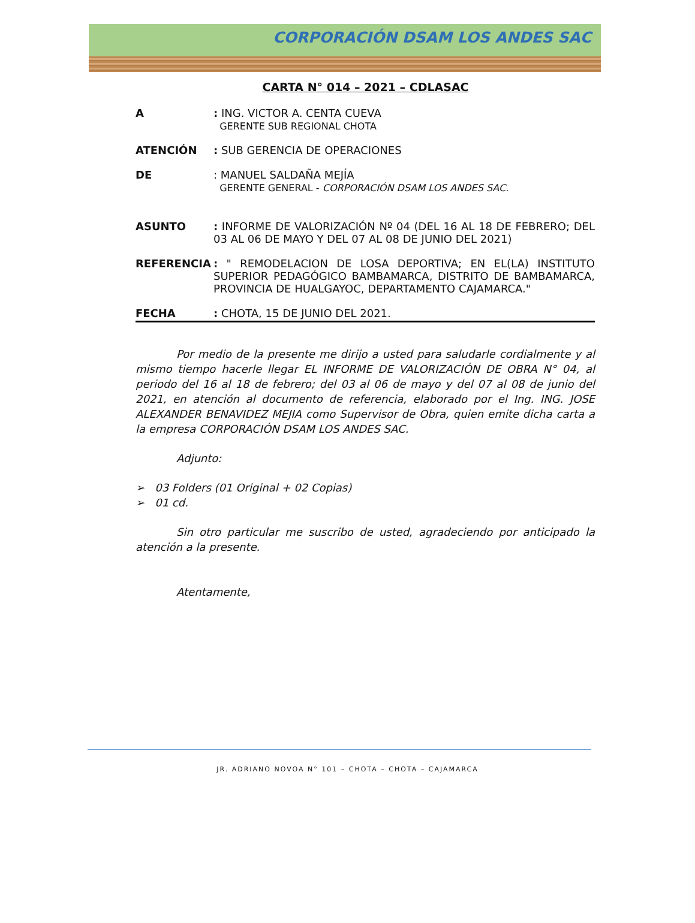CORPORACIÓN DSAM LOS ANDES SAC
CARTA N° 014 – 2021 – CDLASAC
A : ING. VICTOR A. CENTA CUEVA
GERENTE SUB REGIONAL CHOTA
ATENCIÓN : SUB GERENCIA DE OPERACIONES
DE : MANUEL SALDAÑA MEJÍA
GERENTE GENERAL - CORPORACIÓN DSAM LOS ANDES SAC.
ASUNTO : INFORME DE VALORIZACIÓN Nº 04 (DEL 16 AL 18 DE FEBRERO; DEL 03 AL 06 DE MAYO Y DEL 07 AL 08 DE JUNIO DEL 2021)
REFERENCIA : " REMODELACION DE LOSA DEPORTIVA; EN EL(LA) INSTITUTO SUPERIOR PEDAGÓGICO BAMBAMARCA, DISTRITO DE BAMBAMARCA, PROVINCIA DE HUALGAYOC, DEPARTAMENTO CAJAMARCA."
FECHA : CHOTA, 15 DE JUNIO DEL 2021.
Por medio de la presente me dirijo a usted para saludarle cordialmente y al mismo tiempo hacerle llegar EL INFORME DE VALORIZACIÓN DE OBRA N° 04, al periodo del 16 al 18 de febrero; del 03 al 06 de mayo y del 07 al 08 de junio del 2021, en atención al documento de referencia, elaborado por el Ing. ING. JOSE ALEXANDER BENAVIDEZ MEJIA como Supervisor de Obra, quien emite dicha carta a la empresa CORPORACIÓN DSAM LOS ANDES SAC.
Adjunto:
➢ 03 Folders (01 Original + 02 Copias)
➢ 01 cd.
Sin otro particular me suscribo de usted, agradeciendo por anticipado la atención a la presente.
Atentamente,
JR. ADRIANO NOVOA N° 101 – CHOTA – CHOTA – CAJAMARCA